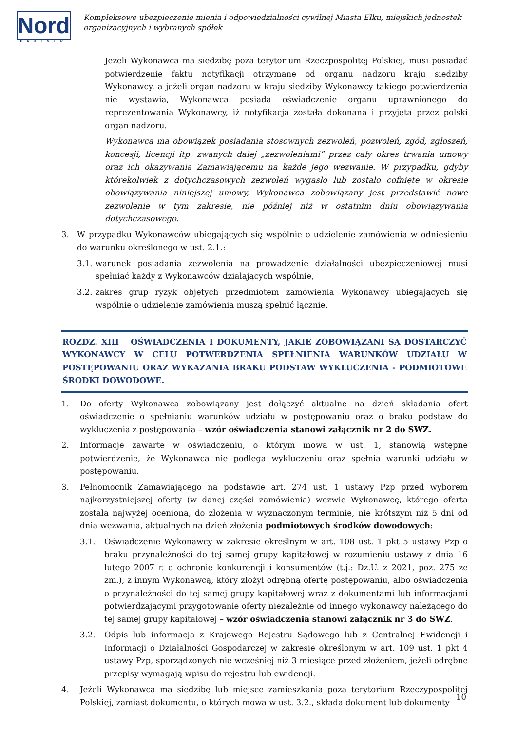Nord
PARTNER
Kompleksowe ubezpieczenie mienia i odpowiedzialności cywilnej Miasta Ełku, miejskich jednostek organizacyjnych i wybranych spółek
Jeżeli Wykonawca ma siedzibę poza terytorium Rzeczpospolitej Polskiej, musi posiadać potwierdzenie faktu notyfikacji otrzymane od organu nadzoru kraju siedziby Wykonawcy, a jeżeli organ nadzoru w kraju siedziby Wykonawcy takiego potwierdzenia nie wystawia, Wykonawca posiada oświadczenie organu uprawnionego do reprezentowania Wykonawcy, iż notyfikacja została dokonana i przyjęta przez polski organ nadzoru.
Wykonawca ma obowiązek posiadania stosownych zezwoleń, pozwoleń, zgód, zgłoszeń, koncesji, licencji itp. zwanych dalej „zezwoleniami” przez cały okres trwania umowy oraz ich okazywania Zamawiającemu na każde jego wezwanie. W przypadku, gdyby którekolwiek z dotychczasowych zezwoleń wygasło lub zostało cofnięte w okresie obowiązywania niniejszej umowy, Wykonawca zobowiązany jest przedstawić nowe zezwolenie w tym zakresie, nie później niż w ostatnim dniu obowiązywania dotychczasowego.
3. W przypadku Wykonawców ubiegających się wspólnie o udzielenie zamówienia w odniesieniu do warunku określonego w ust. 2.1.:
3.1. warunek posiadania zezwolenia na prowadzenie działalności ubezpieczeniowej musi spełniać każdy z Wykonawców działających wspólnie,
3.2. zakres grup ryzyk objętych przedmiotem zamówienia Wykonawcy ubiegających się wspólnie o udzielenie zamówienia muszą spełnić łącznie.
ROZDZ. XIII OŚWIADCZENIA I DOKUMENTY, JAKIE ZOBOWIĄZANI SĄ DOSTARCZYĆ WYKONAWCY W CELU POTWERDZENIA SPEŁNIENIA WARUNKÓW UDZIAŁU W POSTĘPOWANIU ORAZ WYKAZANIA BRAKU PODSTAW WYKLUCZENIA - PODMIOTOWE ŚRODKI DOWODOWE.
1. Do oferty Wykonawca zobowiązany jest dołączyć aktualne na dzień składania ofert oświadczenie o spełnianiu warunków udziału w postępowaniu oraz o braku podstaw do wykluczenia z postępowania – wzór oświadczenia stanowi załącznik nr 2 do SWZ.
2. Informacje zawarte w oświadczeniu, o którym mowa w ust. 1, stanowią wstępne potwierdzenie, że Wykonawca nie podlega wykluczeniu oraz spełnia warunki udziału w postępowaniu.
3. Pełnomocnik Zamawiającego na podstawie art. 274 ust. 1 ustawy Pzp przed wyborem najkorzystniejszej oferty (w danej części zamówienia) wezwie Wykonawcę, którego oferta została najwyżej oceniona, do złożenia w wyznaczonym terminie, nie krótszym niż 5 dni od dnia wezwania, aktualnych na dzień złożenia podmiotowych środków dowodowych:
3.1. Oświadczenie Wykonawcy w zakresie określnym w art. 108 ust. 1 pkt 5 ustawy Pzp o braku przynależności do tej samej grupy kapitałowej w rozumieniu ustawy z dnia 16 lutego 2007 r. o ochronie konkurencji i konsumentów (t.j.: Dz.U. z 2021, poz. 275 ze zm.), z innym Wykonawcą, który złożył odrębną ofertę postępowaniu, albo oświadczenia o przynależności do tej samej grupy kapitałowej wraz z dokumentami lub informacjami potwierdzającymi przygotowanie oferty niezależnie od innego wykonawcy należącego do tej samej grupy kapitałowej – wzór oświadczenia stanowi załącznik nr 3 do SWZ.
3.2. Odpis lub informacja z Krajowego Rejestru Sądowego lub z Centralnej Ewidencji i Informacji o Działalności Gospodarczej w zakresie określonym w art. 109 ust. 1 pkt 4 ustawy Pzp, sporządzonych nie wcześniej niż 3 miesiące przed złożeniem, jeżeli odrębne przepisy wymagają wpisu do rejestru lub ewidencji.
4. Jeżeli Wykonawca ma siedzibę lub miejsce zamieszkania poza terytorium Rzeczypospolitej Polskiej, zamiast dokumentu, o których mowa w ust. 3.2., składa dokument lub dokumenty
10